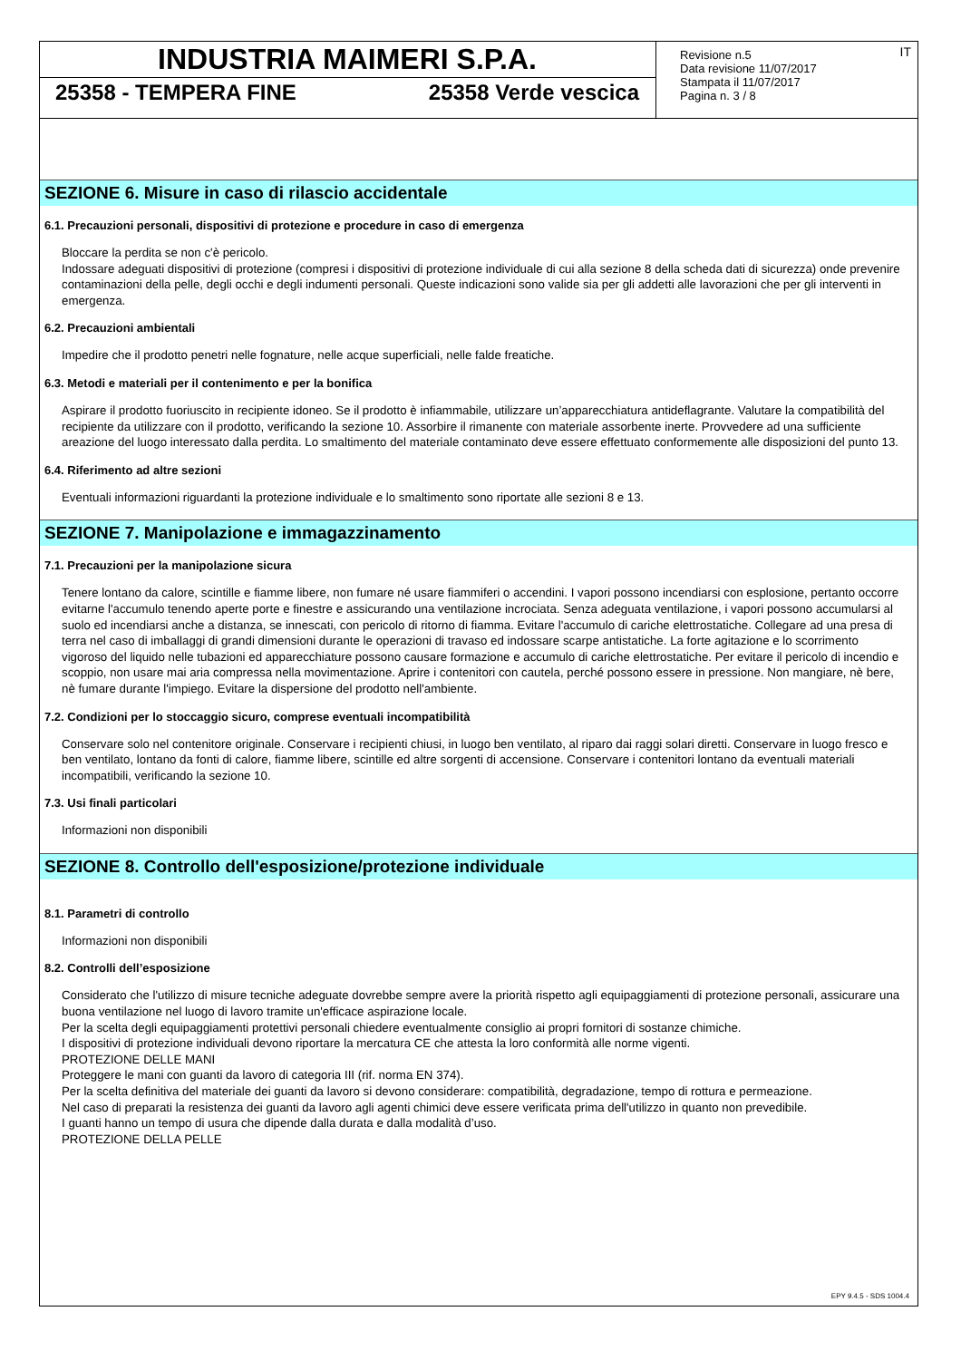INDUSTRIA MAIMERI S.P.A.
25358 - TEMPERA FINE 25358 Verde vescica
Revisione n.5
Data revisione 11/07/2017
Stampata il 11/07/2017
Pagina n. 3 / 8
IT
SEZIONE 6. Misure in caso di rilascio accidentale
6.1. Precauzioni personali, dispositivi di protezione e procedure in caso di emergenza
Bloccare la perdita se non c'è pericolo.
Indossare adeguati dispositivi di protezione (compresi i dispositivi di protezione individuale di cui alla sezione 8 della scheda dati di sicurezza) onde prevenire contaminazioni della pelle, degli occhi e degli indumenti personali. Queste indicazioni sono valide sia per gli addetti alle lavorazioni che per gli interventi in emergenza.
6.2. Precauzioni ambientali
Impedire che il prodotto penetri nelle fognature, nelle acque superficiali, nelle falde freatiche.
6.3. Metodi e materiali per il contenimento e per la bonifica
Aspirare il prodotto fuoriuscito in recipiente idoneo. Se il prodotto è infiammabile, utilizzare un’apparecchiatura antideflagrante. Valutare la compatibilità del recipiente da utilizzare con il prodotto, verificando la sezione 10. Assorbire il rimanente con materiale assorbente inerte. Provvedere ad una sufficiente areazione del luogo interessato dalla perdita. Lo smaltimento del materiale contaminato deve essere effettuato conformemente alle disposizioni del punto 13.
6.4. Riferimento ad altre sezioni
Eventuali informazioni riguardanti la protezione individuale e lo smaltimento sono riportate alle sezioni 8 e 13.
SEZIONE 7. Manipolazione e immagazzinamento
7.1. Precauzioni per la manipolazione sicura
Tenere lontano da calore, scintille e fiamme libere, non fumare né usare fiammiferi o accendini. I vapori possono incendiarsi con esplosione, pertanto occorre evitarne l'accumulo tenendo aperte porte e finestre e assicurando una ventilazione incrociata. Senza adeguata ventilazione, i vapori possono accumularsi al suolo ed incendiarsi anche a distanza, se innescati, con pericolo di ritorno di fiamma. Evitare l'accumulo di cariche elettrostatiche. Collegare ad una presa di terra nel caso di imballaggi di grandi dimensioni durante le operazioni di travaso ed indossare scarpe antistatiche. La forte agitazione e lo scorrimento vigoroso del liquido nelle tubazioni ed apparecchiature possono causare formazione e accumulo di cariche elettrostatiche. Per evitare il pericolo di incendio e scoppio, non usare mai aria compressa nella movimentazione. Aprire i contenitori con cautela, perché possono essere in pressione. Non mangiare, nè bere, nè fumare durante l'impiego. Evitare la dispersione del prodotto nell'ambiente.
7.2. Condizioni per lo stoccaggio sicuro, comprese eventuali incompatibilità
Conservare solo nel contenitore originale. Conservare i recipienti chiusi, in luogo ben ventilato, al riparo dai raggi solari diretti. Conservare in luogo fresco e ben ventilato, lontano da fonti di calore, fiamme libere, scintille ed altre sorgenti di accensione. Conservare i contenitori lontano da eventuali materiali incompatibili, verificando la sezione 10.
7.3. Usi finali particolari
Informazioni non disponibili
SEZIONE 8. Controllo dell'esposizione/protezione individuale
8.1. Parametri di controllo
Informazioni non disponibili
8.2. Controlli dell’esposizione
Considerato che l'utilizzo di misure tecniche adeguate dovrebbe sempre avere la priorità rispetto agli equipaggiamenti di protezione personali, assicurare una buona ventilazione nel luogo di lavoro tramite un'efficace aspirazione locale.
Per la scelta degli equipaggiamenti protettivi personali chiedere eventualmente consiglio ai propri fornitori di sostanze chimiche.
I dispositivi di protezione individuali devono riportare la mercatura CE che attesta la loro conformità alle norme vigenti.
PROTEZIONE DELLE MANI
Proteggere le mani con guanti da lavoro di categoria III (rif. norma EN 374).
Per la scelta definitiva del materiale dei guanti da lavoro si devono considerare: compatibilità, degradazione, tempo di rottura e permeazione.
Nel caso di preparati la resistenza dei guanti da lavoro agli agenti chimici deve essere verificata prima dell'utilizzo in quanto non prevedibile.
I guanti hanno un tempo di usura che dipende dalla durata e dalla modalità d’uso.
PROTEZIONE DELLA PELLE
EPY 9.4.5 - SDS 1004.4